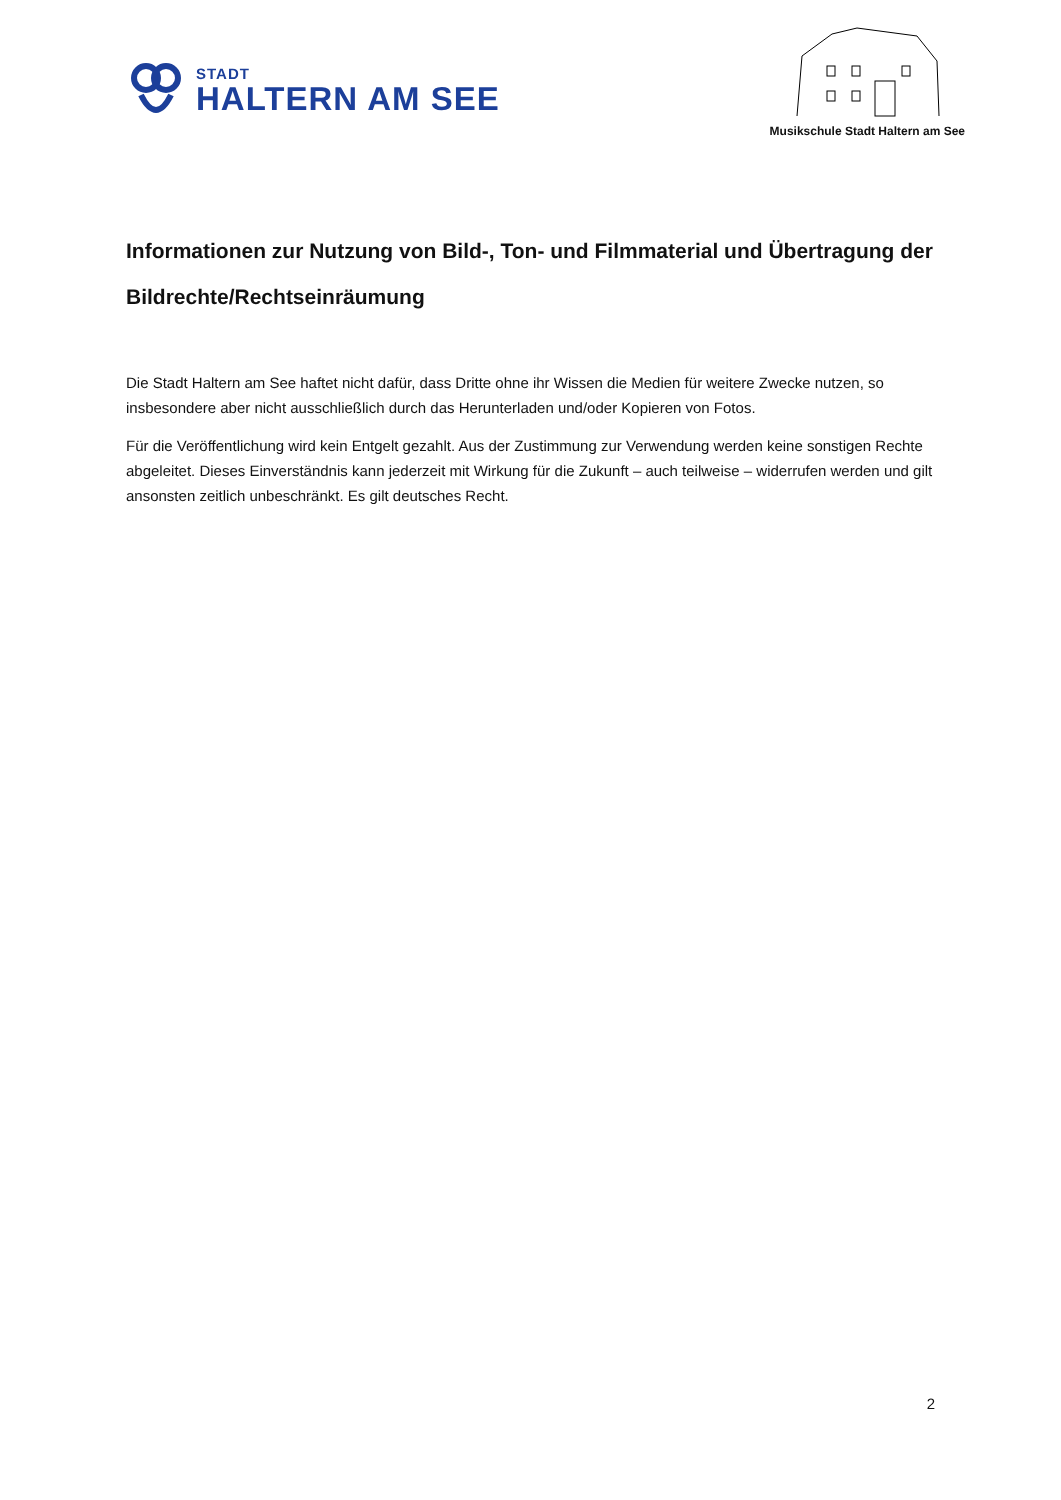STADT
HALTERN AM SEE
Musikschule Stadt Haltern am See
Informationen zur Nutzung von Bild-, Ton- und Filmmaterial und Übertragung der Bildrechte/Rechtseinräumung
Die Stadt Haltern am See haftet nicht dafür, dass Dritte ohne ihr Wissen die Medien für weitere Zwecke nutzen, so insbesondere aber nicht ausschließlich durch das Herunterladen und/oder Kopieren von Fotos.
Für die Veröffentlichung wird kein Entgelt gezahlt. Aus der Zustimmung zur Verwendung werden keine sonstigen Rechte abgeleitet. Dieses Einverständnis kann jederzeit mit Wirkung für die Zukunft – auch teilweise – widerrufen werden und gilt ansonsten zeitlich unbeschränkt. Es gilt deutsches Recht.
2